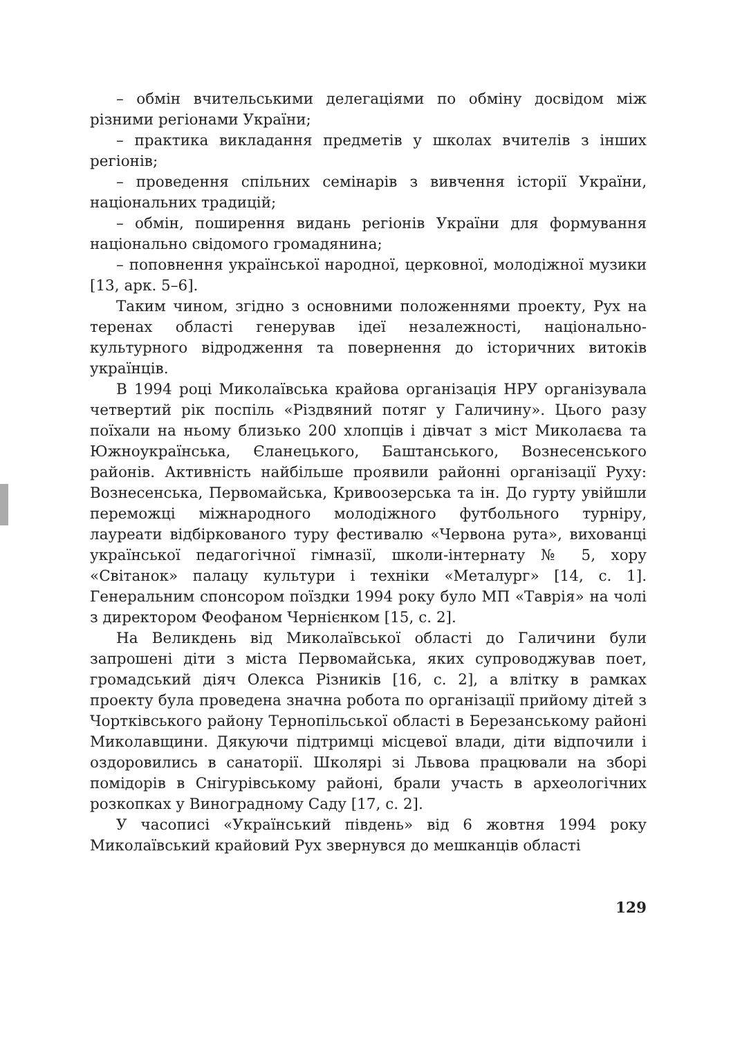– обмін вчительськими делегаціями по обміну досвідом між різними регіонами України;
– практика викладання предметів у школах вчителів з інших регіонів;
– проведення спільних семінарів з вивчення історії України, національних традицій;
– обмін, поширення видань регіонів України для формування національно свідомого громадянина;
– поповнення української народної, церковної, молодіжної музики [13, арк. 5–6].
Таким чином, згідно з основними положеннями проекту, Рух на теренах області генерував ідеї незалежності, національно-культурного відродження та повернення до історичних витоків українців.
В 1994 році Миколаївська крайова організація НРУ організувала четвертий рік поспіль «Різдвяний потяг у Галичину». Цього разу поїхали на ньому близько 200 хлопців і дівчат з міст Миколаєва та Южноукраїнська, Єланецького, Баштанського, Вознесенського районів. Активність найбільше проявили районні організації Руху: Вознесенська, Первомайська, Кривоозерська та ін. До гурту увійшли переможці міжнародного молодіжного футбольного турніру, лауреати відбіркованого туру фестивалю «Червона рута», вихованці української педагогічної гімназії, школи-інтернату № 5, хору «Світанок» палацу культури і техніки «Металург» [14, с. 1]. Генеральним спонсором поїздки 1994 року було МП «Таврія» на чолі з директором Феофаном Чернієнком [15, с. 2].
На Великдень від Миколаївської області до Галичини були запрошені діти з міста Первомайська, яких супроводжував поет, громадський діяч Олекса Різників [16, с. 2], а влітку в рамках проекту була проведена значна робота по організації прийому дітей з Чортківського району Тернопільської області в Березанському районі Миколавщини. Дякуючи підтримці місцевої влади, діти відпочили і оздоровились в санаторії. Школярі зі Львова працювали на зборі помідорів в Снігурівському районі, брали участь в археологічних розкопках у Виноградному Саду [17, с. 2].
У часописі «Український південь» від 6 жовтня 1994 року Миколаївський крайовий Рух звернувся до мешканців області
129